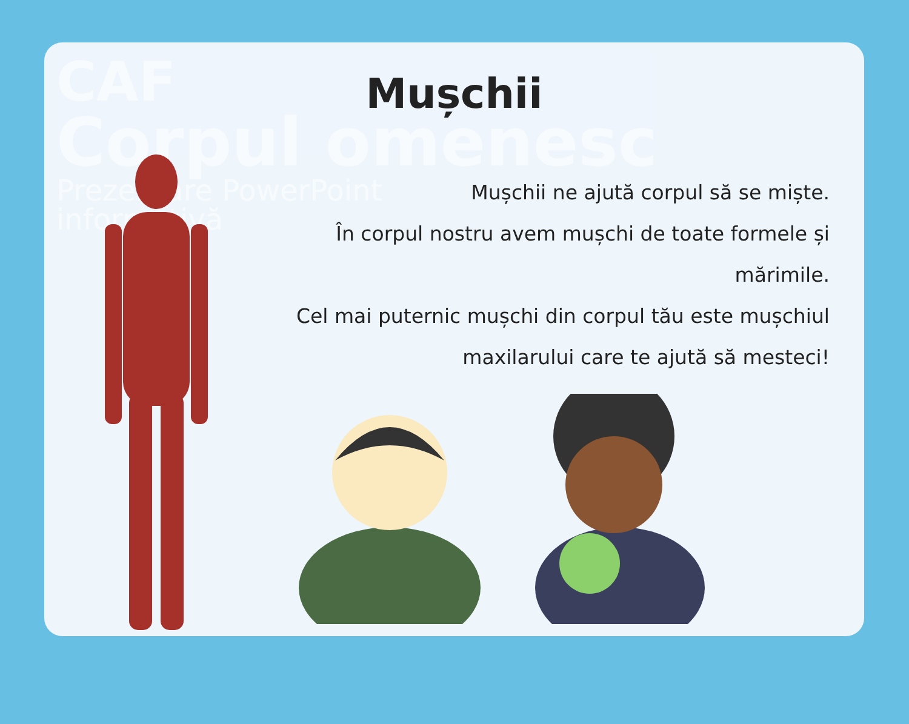CAF
Corpul omenesc
Prezentare PowerPoint
informativă
Mușchii
Mușchii ne ajută corpul să se miște.
În corpul nostru avem mușchi de toate formele și mărimile.
Cel mai puternic mușchi din corpul tău este mușchiul maxilarului care te ajută să mesteci!